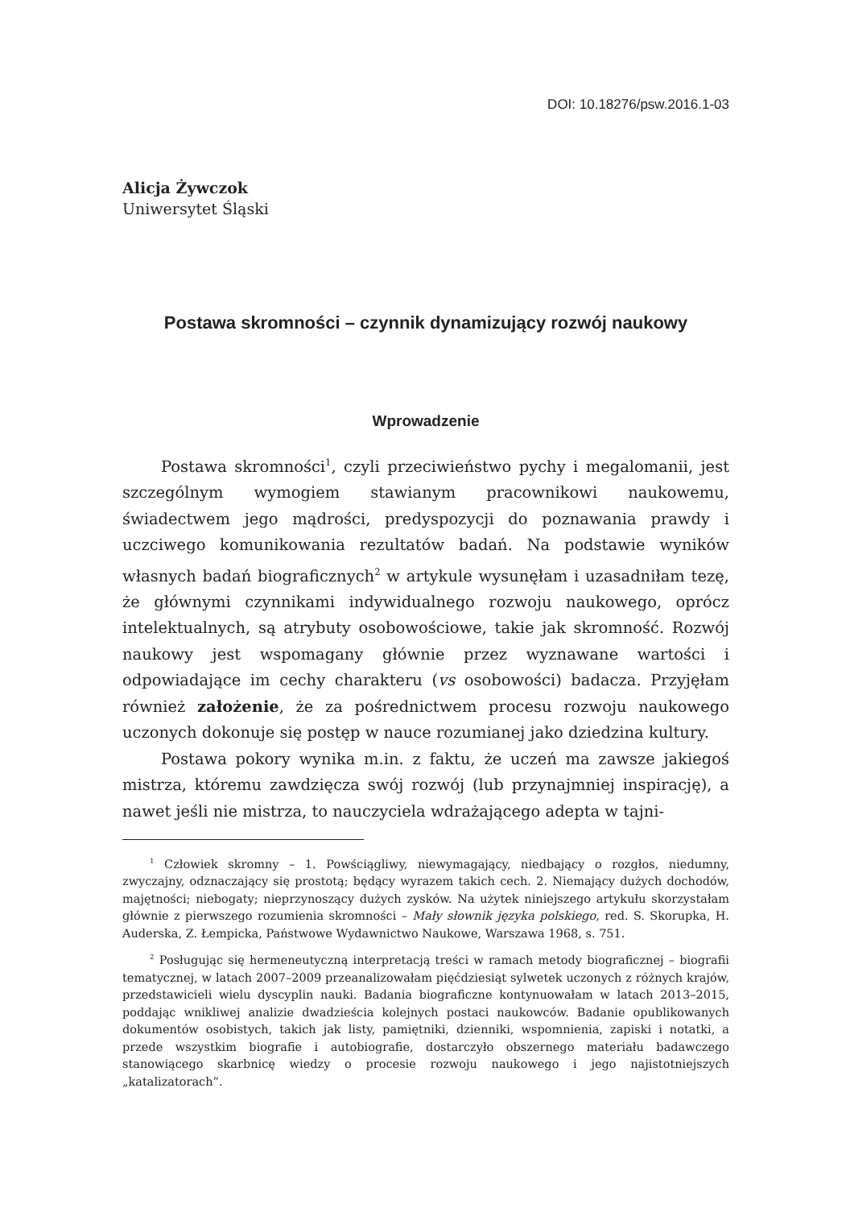DOI: 10.18276/psw.2016.1-03
Alicja Żywczok
Uniwersytet Śląski
Postawa skromności – czynnik dynamizujący rozwój naukowy
Wprowadzenie
Postawa skromności<sup>1</sup>, czyli przeciwieństwo pychy i megalomanii, jest szczególnym wymogiem stawianym pracownikowi naukowemu, świadectwem jego mądrości, predyspozycji do poznawania prawdy i uczciwego komunikowania rezultatów badań. Na podstawie wyników własnych badań biograficznych<sup>2</sup> w artykule wysunęłam i uzasadniłam tezę, że głównymi czynnikami indywidualnego rozwoju naukowego, oprócz intelektualnych, są atrybuty osobowościowe, takie jak skromność. Rozwój naukowy jest wspomagany głównie przez wyznawane wartości i odpowiadające im cechy charakteru (vs osobowości) badacza. Przyjęłam również założenie, że za pośrednictwem procesu rozwoju naukowego uczonych dokonuje się postęp w nauce rozumianej jako dziedzina kultury.
Postawa pokory wynika m.in. z faktu, że uczeń ma zawsze jakiegoś mistrza, któremu zawdzięcza swój rozwój (lub przynajmniej inspirację), a nawet jeśli nie mistrza, to nauczyciela wdrażającego adepta w tajni-
<sup>1</sup> Człowiek skromny – 1. Powściągliwy, niewymagający, niedbający o rozgłos, niedumny, zwyczajny, odznaczający się prostotą; będący wyrazem takich cech. 2. Niemający dużych dochodów, majętności; niebogaty; nieprzynoszący dużych zysków. Na użytek niniejszego artykułu skorzystałam głównie z pierwszego rozumienia skromności – Mały słownik języka polskiego, red. S. Skorupka, H. Auderska, Z. Łempicka, Państwowe Wydawnictwo Naukowe, Warszawa 1968, s. 751.
<sup>2</sup> Posługując się hermeneutyczną interpretacją treści w ramach metody biograficznej – biografii tematycznej, w latach 2007–2009 przeanalizowałam pięćdziesiąt sylwetek uczonych z różnych krajów, przedstawicieli wielu dyscyplin nauki. Badania biograficzne kontynuowałam w latach 2013–2015, poddając wnikliwej analizie dwadzieścia kolejnych postaci naukowców. Badanie opublikowanych dokumentów osobistych, takich jak listy, pamiętniki, dzienniki, wspomnienia, zapiski i notatki, a przede wszystkim biografie i autobiografie, dostarczyło obszernego materiału badawczego stanowiącego skarbnicę wiedzy o procesie rozwoju naukowego i jego najistotniejszych „katalizatorach”.